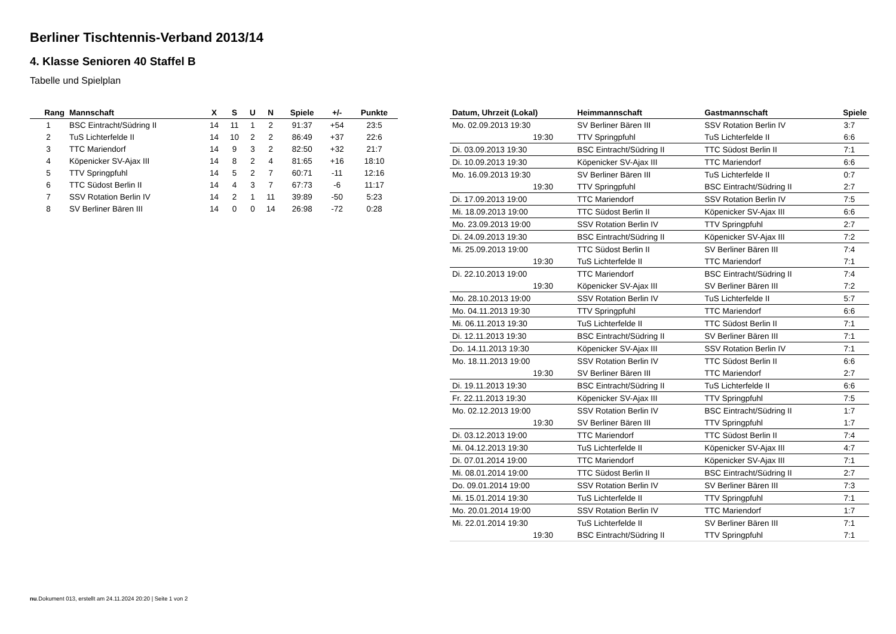Berliner Tischtennis-Verband 2013/14
4. Klasse Senioren 40 Staffel B
Tabelle und Spielplan
| Rang | Mannschaft | X | S | U | N | Spiele | +/- | Punkte |
| --- | --- | --- | --- | --- | --- | --- | --- | --- |
| 1 | BSC Eintracht/Südring II | 14 | 11 | 1 | 2 | 91:37 | +54 | 23:5 |
| 2 | TuS Lichterfelde II | 14 | 10 | 2 | 2 | 86:49 | +37 | 22:6 |
| 3 | TTC Mariendorf | 14 | 9 | 3 | 2 | 82:50 | +32 | 21:7 |
| 4 | Köpenicker SV-Ajax III | 14 | 8 | 2 | 4 | 81:65 | +16 | 18:10 |
| 5 | TTV Springpfuhl | 14 | 5 | 2 | 7 | 60:71 | -11 | 12:16 |
| 6 | TTC Südost Berlin II | 14 | 4 | 3 | 7 | 67:73 | -6 | 11:17 |
| 7 | SSV Rotation Berlin IV | 14 | 2 | 1 | 11 | 39:89 | -50 | 5:23 |
| 8 | SV Berliner Bären III | 14 | 0 | 0 | 14 | 26:98 | -72 | 0:28 |
| Datum, Uhrzeit (Lokal) | Heimmannschaft | Gastmannschaft | Spiele |
| --- | --- | --- | --- |
| Mo. 02.09.2013 19:30 | SV Berliner Bären III | SSV Rotation Berlin IV | 3:7 |
| 19:30 | TTV Springpfuhl | TuS Lichterfelde II | 6:6 |
| Di. 03.09.2013 19:30 | BSC Eintracht/Südring II | TTC Südost Berlin II | 7:1 |
| Di. 10.09.2013 19:30 | Köpenicker SV-Ajax III | TTC Mariendorf | 6:6 |
| Mo. 16.09.2013 19:30 | SV Berliner Bären III | TuS Lichterfelde II | 0:7 |
| 19:30 | TTV Springpfuhl | BSC Eintracht/Südring II | 2:7 |
| Di. 17.09.2013 19:00 | TTC Mariendorf | SSV Rotation Berlin IV | 7:5 |
| Mi. 18.09.2013 19:00 | TTC Südost Berlin II | Köpenicker SV-Ajax III | 6:6 |
| Mo. 23.09.2013 19:00 | SSV Rotation Berlin IV | TTV Springpfuhl | 2:7 |
| Di. 24.09.2013 19:30 | BSC Eintracht/Südring II | Köpenicker SV-Ajax III | 7:2 |
| Mi. 25.09.2013 19:00 | TTC Südost Berlin II | SV Berliner Bären III | 7:4 |
| 19:30 | TuS Lichterfelde II | TTC Mariendorf | 7:1 |
| Di. 22.10.2013 19:00 | TTC Mariendorf | BSC Eintracht/Südring II | 7:4 |
| 19:30 | Köpenicker SV-Ajax III | SV Berliner Bären III | 7:2 |
| Mo. 28.10.2013 19:00 | SSV Rotation Berlin IV | TuS Lichterfelde II | 5:7 |
| Mo. 04.11.2013 19:30 | TTV Springpfuhl | TTC Mariendorf | 6:6 |
| Mi. 06.11.2013 19:30 | TuS Lichterfelde II | TTC Südost Berlin II | 7:1 |
| Di. 12.11.2013 19:30 | BSC Eintracht/Südring II | SV Berliner Bären III | 7:1 |
| Do. 14.11.2013 19:30 | Köpenicker SV-Ajax III | SSV Rotation Berlin IV | 7:1 |
| Mo. 18.11.2013 19:00 | SSV Rotation Berlin IV | TTC Südost Berlin II | 6:6 |
| 19:30 | SV Berliner Bären III | TTC Mariendorf | 2:7 |
| Di. 19.11.2013 19:30 | BSC Eintracht/Südring II | TuS Lichterfelde II | 6:6 |
| Fr. 22.11.2013 19:30 | Köpenicker SV-Ajax III | TTV Springpfuhl | 7:5 |
| Mo. 02.12.2013 19:00 | SSV Rotation Berlin IV | BSC Eintracht/Südring II | 1:7 |
| 19:30 | SV Berliner Bären III | TTV Springpfuhl | 1:7 |
| Di. 03.12.2013 19:00 | TTC Mariendorf | TTC Südost Berlin II | 7:4 |
| Mi. 04.12.2013 19:30 | TuS Lichterfelde II | Köpenicker SV-Ajax III | 4:7 |
| Di. 07.01.2014 19:00 | TTC Mariendorf | Köpenicker SV-Ajax III | 7:1 |
| Mi. 08.01.2014 19:00 | TTC Südost Berlin II | BSC Eintracht/Südring II | 2:7 |
| Do. 09.01.2014 19:00 | SSV Rotation Berlin IV | SV Berliner Bären III | 7:3 |
| Mi. 15.01.2014 19:30 | TuS Lichterfelde II | TTV Springpfuhl | 7:1 |
| Mo. 20.01.2014 19:00 | SSV Rotation Berlin IV | TTC Mariendorf | 1:7 |
| Mi. 22.01.2014 19:30 | TuS Lichterfelde II | SV Berliner Bären III | 7:1 |
| 19:30 | BSC Eintracht/Südring II | TTV Springpfuhl | 7:1 |
nu.Dokument 013, erstellt am 24.11.2024 20:20 | Seite 1 von 2